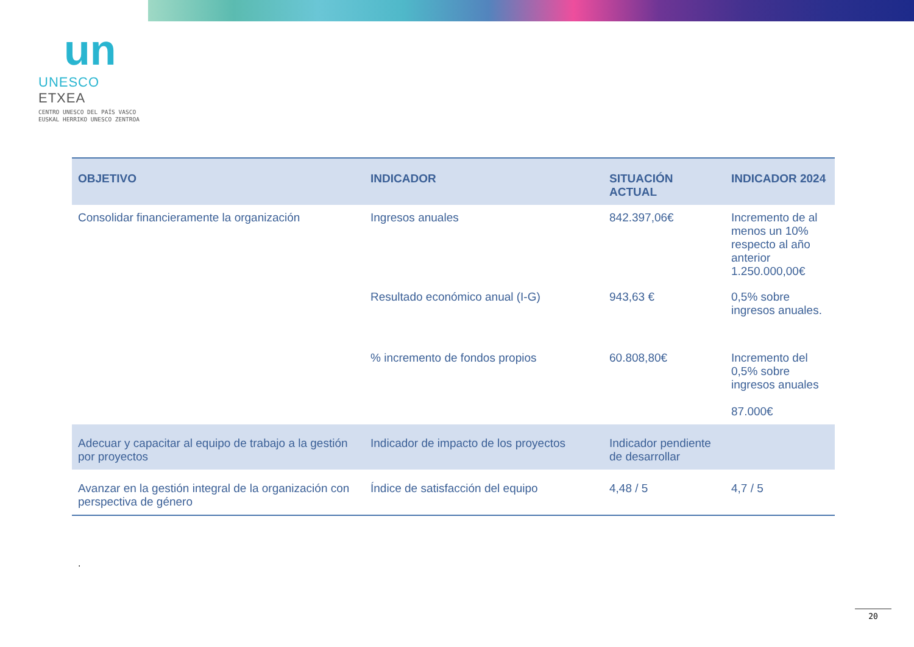un
UNESCO ETXEA
CENTRO UNESCO DEL PAÍS VASCO
EUSKAL HERRIKO UNESCO ZENTROA
| OBJETIVO | INDICADOR | SITUACIÓN ACTUAL | INDICADOR 2024 |
| --- | --- | --- | --- |
| Consolidar financieramente la organización | Ingresos anuales | 842.397,06€ | Incremento de al menos un 10% respecto al año anterior 1.250.000,00€ |
| | Resultado económico anual (I-G) | 943,63 € | 0,5% sobre ingresos anuales. |
| | % incremento de fondos propios | 60.808,80€ | Incremento del 0,5% sobre ingresos anuales 87.000€ |
| Adecuar y capacitar al equipo de trabajo a la gestión por proyectos | Indicador de impacto de los proyectos | Indicador pendiente de desarrollar | |
| Avanzar en la gestión integral de la organización con perspectiva de género | Índice de satisfacción del equipo | 4,48 / 5 | 4,7 / 5 |
.
20